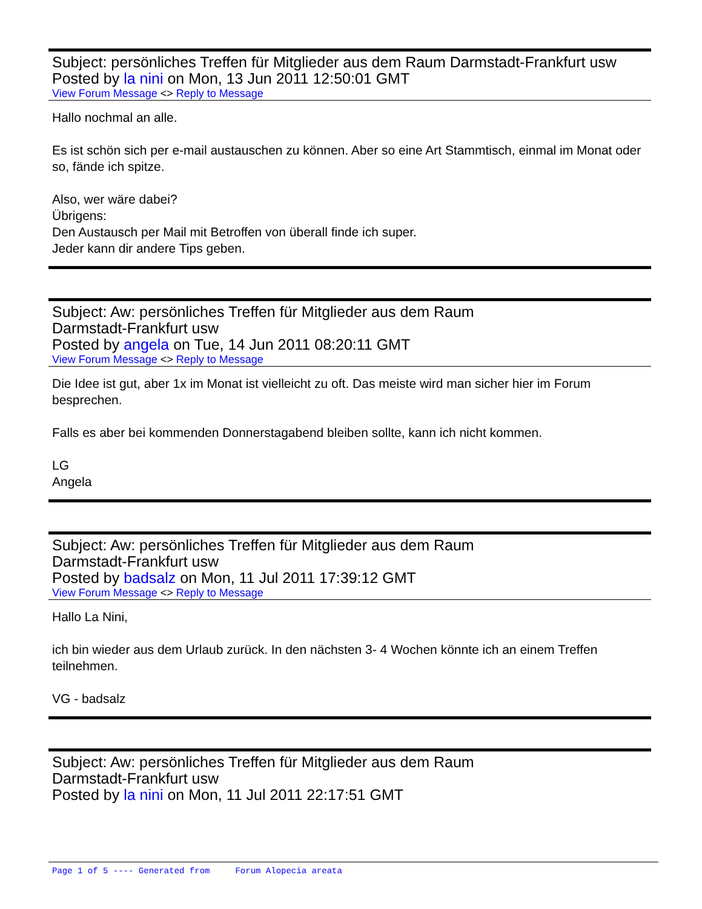Subject: persönliches Treffen für Mitglieder aus dem Raum Darmstadt-Frankfurt usw
Posted by la nini on Mon, 13 Jun 2011 12:50:01 GMT
View Forum Message <> Reply to Message
Hallo nochmal an alle.
Es ist schön sich per e-mail austauschen zu können. Aber so eine Art Stammtisch, einmal im Monat oder so, fände ich spitze.
Also, wer wäre dabei?
Übrigens:
Den Austausch per Mail mit Betroffen von überall finde ich super.
Jeder kann dir andere Tips geben.
Subject: Aw: persönliches Treffen für Mitglieder aus dem Raum
Darmstadt-Frankfurt usw
Posted by angela on Tue, 14 Jun 2011 08:20:11 GMT
View Forum Message <> Reply to Message
Die Idee ist gut, aber 1x im Monat ist vielleicht zu oft. Das meiste wird man sicher hier im Forum besprechen.
Falls es aber bei kommenden Donnerstagabend bleiben sollte, kann ich nicht kommen.
LG
Angela
Subject: Aw: persönliches Treffen für Mitglieder aus dem Raum
Darmstadt-Frankfurt usw
Posted by badsalz on Mon, 11 Jul 2011 17:39:12 GMT
View Forum Message <> Reply to Message
Hallo La Nini,
ich bin wieder aus dem Urlaub zurück. In den nächsten 3- 4 Wochen könnte ich an einem Treffen teilnehmen.
VG - badsalz
Subject: Aw: persönliches Treffen für Mitglieder aus dem Raum
Darmstadt-Frankfurt usw
Posted by la nini on Mon, 11 Jul 2011 22:17:51 GMT
Page 1 of 5 ---- Generated from Forum Alopecia areata